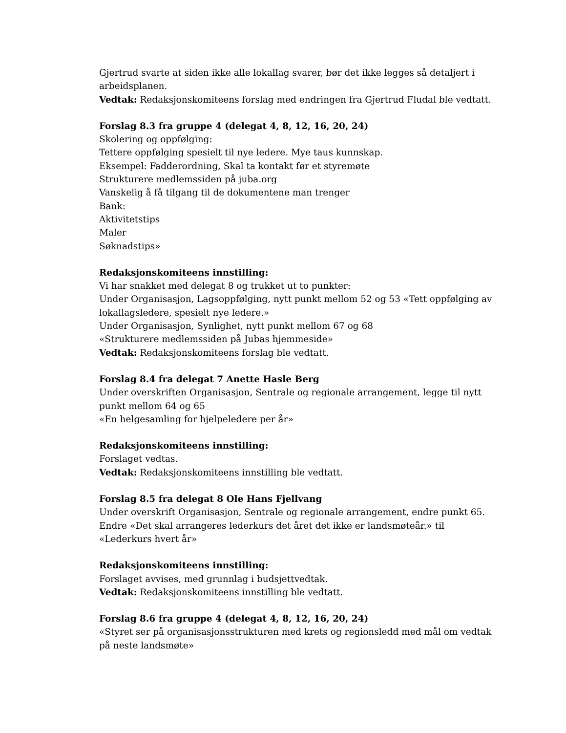Gjertrud svarte at siden ikke alle lokallag svarer, bør det ikke legges så detaljert i arbeidsplanen.
Vedtak: Redaksjonskomiteens forslag med endringen fra Gjertrud Fludal ble vedtatt.
Forslag 8.3 fra gruppe 4 (delegat 4, 8, 12, 16, 20, 24)
Skolering og oppfølging:
Tettere oppfølging spesielt til nye ledere. Mye taus kunnskap.
Eksempel: Fadderordning, Skal ta kontakt før et styremøte
Strukturere medlemssiden på juba.org
Vanskelig å få tilgang til de dokumentene man trenger
Bank:
Aktivitetstips
Maler
Søknadstips»
Redaksjonskomiteens innstilling:
Vi har snakket med delegat 8 og trukket ut to punkter:
Under Organisasjon, Lagsoppfølging, nytt punkt mellom 52 og 53 «Tett oppfølging av lokallagsledere, spesielt nye ledere.»
Under Organisasjon, Synlighet, nytt punkt mellom 67 og 68
«Strukturere medlemssiden på Jubas hjemmeside»
Vedtak: Redaksjonskomiteens forslag ble vedtatt.
Forslag 8.4 fra delegat 7 Anette Hasle Berg
Under overskriften Organisasjon, Sentrale og regionale arrangement, legge til nytt punkt mellom 64 og 65
«En helgesamling for hjelpeledere per år»
Redaksjonskomiteens innstilling:
Forslaget vedtas.
Vedtak: Redaksjonskomiteens innstilling ble vedtatt.
Forslag 8.5 fra delegat 8 Ole Hans Fjellvang
Under overskrift Organisasjon, Sentrale og regionale arrangement, endre punkt 65.
Endre «Det skal arrangeres lederkurs det året det ikke er landsmøteår.» til «Lederkurs hvert år»
Redaksjonskomiteens innstilling:
Forslaget avvises, med grunnlag i budsjettvedtak.
Vedtak: Redaksjonskomiteens innstilling ble vedtatt.
Forslag 8.6 fra gruppe 4 (delegat 4, 8, 12, 16, 20, 24)
«Styret ser på organisasjonsstrukturen med krets og regionsledd med mål om vedtak på neste landsmøte»